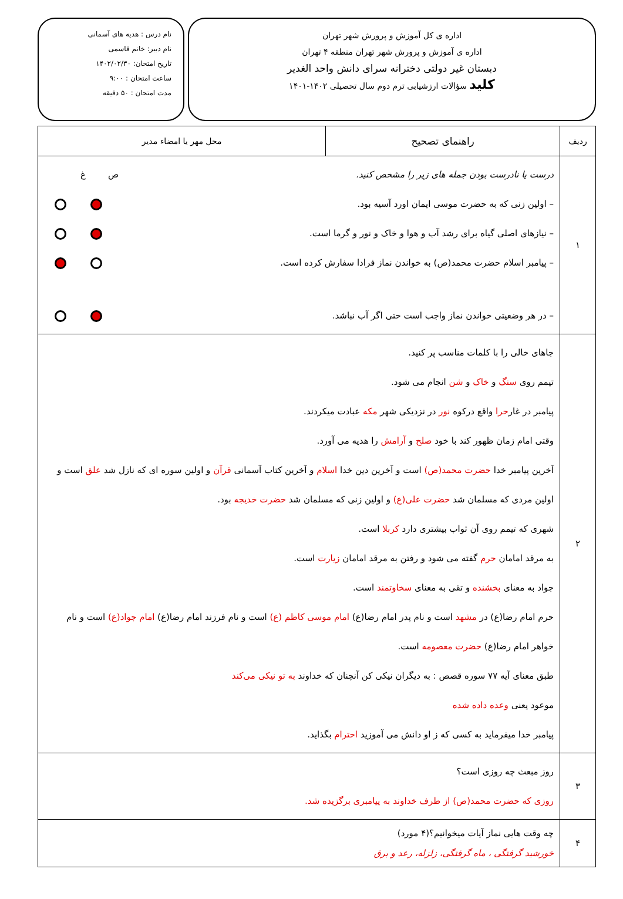اداره ی کل آموزش و پرورش شهر تهران
اداره ی آموزش و پرورش شهر تهران منطقه ۴ تهران
دبستان غیر دولتی دخترانه سرای دانش واحد الغدیر
کلید سؤالات ارزشیابی ترم دوم سال تحصیلی ۱۴۰۲-۱۴۰۱
نام درس : هدیه های آسمانی
نام دبیر: خانم قاسمی
تاریخ امتحان: ۱۴۰۲/۰۲/۳۰
ساعت امتحان : ۹:۰۰
مدت امتحان : ۵۰ دقیقه
| ردیف | راهنمای تصحیح | محل مهر یا امضاء مدیر |
| --- | --- | --- |
| ۱ | درست یا نادرست بودن جمله های زیر را مشخص کنید. ص غ – اولین زنی که به حضرت موسی ایمان اورد آسیه بود. – نیازهای اصلی گیاه برای رشد آب و هوا و خاک و نور و گرما است. – پیامبر اسلام حضرت محمد(ص) به خواندن نماز فرادا سفارش کرده است. – در هر وضعیتی خواندن نماز واجب است حتی اگر آب نباشد. | |
| ۲ | جاهای خالی را با کلمات مناسب پر کنید. تیمم روی سنگ و خاک و شن انجام می شود. پیامبر در غار حرا واقع درکوه نور در نزدیکی شهر مکه عبادت میکردند. وقتی امام زمان ظهور کند با خود صلح و آرامش را هدیه می آورد. آخرین پیامبر خدا حضرت محمد(ص) است و آخرین دین خدا اسلام و آخرین کتاب آسمانی قرآن و اولین سوره ای که نازل شد علق است و اولین مردی که مسلمان شد حضرت علی(ع) و اولین زنی که مسلمان شد حضرت خدیجه بود. شهری که تیمم روی آن ثواب بیشتری دارد کربلا است. به مرقد امامان حرم گفته می شود و رفتن به مرقد امامان زیارت است. جواد به معنای بخشنده و تقی به معنای سخاوتمند است. حرم امام رضا(ع) در مشهد است و نام پدر امام رضا(ع) امام موسی کاظم (ع) است و نام فرزند امام رضا(ع) امام جواد(ع) است و نام خواهر امام رضا(ع) حضرت معصومه است. طبق معنای آیه ۷۷ سوره قصص : به دیگران نیکی کن آنچنان که خداوند به تو نیکی می‌کند موعود یعنی وعده داده شده پیامبر خدا میفرماید به کسی که ز او دانش می آموزید احترام بگذاید. | |
| ۳ | روز مبعث چه روزی است؟ روزی که حضرت محمد(ص) از طرف خداوند به پیامبری برگزیده شد. | |
| ۴ | چه وقت هایی نماز آیات میخوانیم؟(۴ مورد) خورشید گرفتگی ، ماه گرفتگی، زلزله، رعد و برق | |